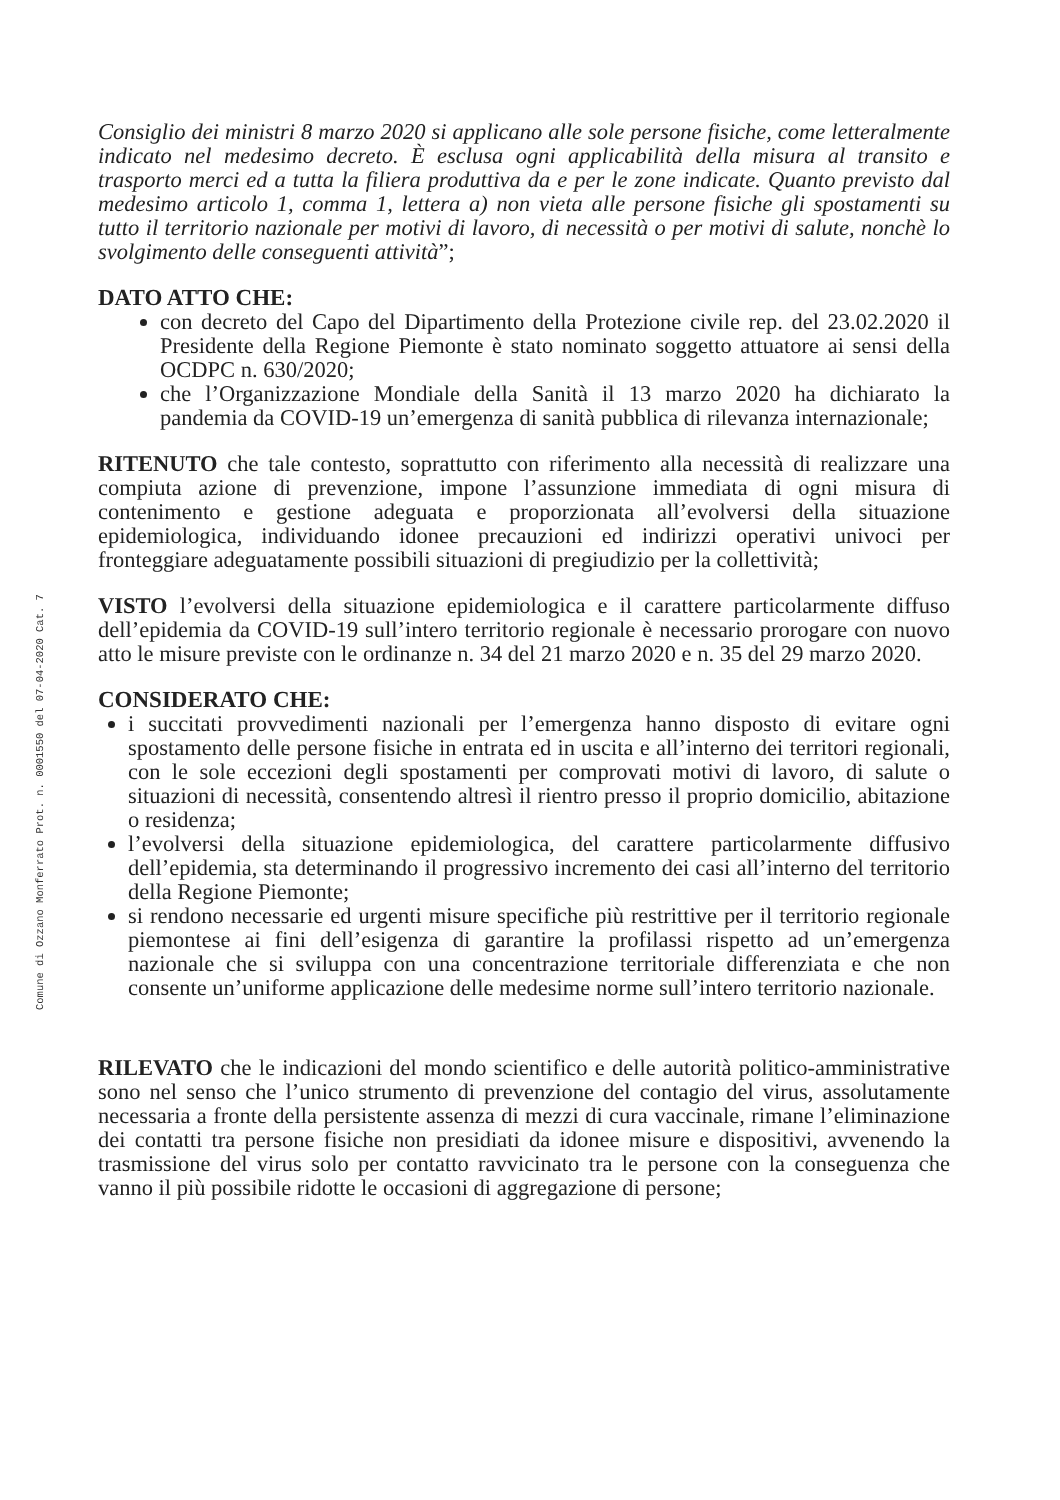Comune di Ozzano Monferrato Prot. n. 0001550 del 07-04-2020 Cat. 7
Consiglio dei ministri 8 marzo 2020 si applicano alle sole persone fisiche, come letteralmente indicato nel medesimo decreto. È esclusa ogni applicabilità della misura al transito e trasporto merci ed a tutta la filiera produttiva da e per le zone indicate. Quanto previsto dal medesimo articolo 1, comma 1, lettera a) non vieta alle persone fisiche gli spostamenti su tutto il territorio nazionale per motivi di lavoro, di necessità o per motivi di salute, nonchè lo svolgimento delle conseguenti attività”;
DATO ATTO CHE:
con decreto del Capo del Dipartimento della Protezione civile rep. del 23.02.2020 il Presidente della Regione Piemonte è stato nominato soggetto attuatore ai sensi della OCDPC n. 630/2020;
che l’Organizzazione Mondiale della Sanità il 13 marzo 2020 ha dichiarato la pandemia da COVID-19 un’emergenza di sanità pubblica di rilevanza internazionale;
RITENUTO che tale contesto, soprattutto con riferimento alla necessità di realizzare una compiuta azione di prevenzione, impone l’assunzione immediata di ogni misura di contenimento e gestione adeguata e proporzionata all’evolversi della situazione epidemiologica, individuando idonee precauzioni ed indirizzi operativi univoci per fronteggiare adeguatamente possibili situazioni di pregiudizio per la collettività;
VISTO l’evolversi della situazione epidemiologica e il carattere particolarmente diffuso dell’epidemia da COVID-19 sull’intero territorio regionale è necessario prorogare con nuovo atto le misure previste con le ordinanze n. 34 del 21 marzo 2020 e n. 35 del 29 marzo 2020.
CONSIDERATO CHE:
i succitati provvedimenti nazionali per l’emergenza hanno disposto di evitare ogni spostamento delle persone fisiche in entrata ed in uscita e all’interno dei territori regionali, con le sole eccezioni degli spostamenti per comprovati motivi di lavoro, di salute o situazioni di necessità, consentendo altresì il rientro presso il proprio domicilio, abitazione o residenza;
l’evolversi della situazione epidemiologica, del carattere particolarmente diffusivo dell’epidemia, sta determinando il progressivo incremento dei casi all’interno del territorio della Regione Piemonte;
si rendono necessarie ed urgenti misure specifiche più restrittive per il territorio regionale piemontese ai fini dell’esigenza di garantire la profilassi rispetto ad un’emergenza nazionale che si sviluppa con una concentrazione territoriale differenziata e che non consente un’uniforme applicazione delle medesime norme sull’intero territorio nazionale.
RILEVATO che le indicazioni del mondo scientifico e delle autorità politico-amministrative sono nel senso che l’unico strumento di prevenzione del contagio del virus, assolutamente necessaria a fronte della persistente assenza di mezzi di cura vaccinale, rimane l’eliminazione dei contatti tra persone fisiche non presidiati da idonee misure e dispositivi, avvenendo la trasmissione del virus solo per contatto ravvicinato tra le persone con la conseguenza che vanno il più possibile ridotte le occasioni di aggregazione di persone;